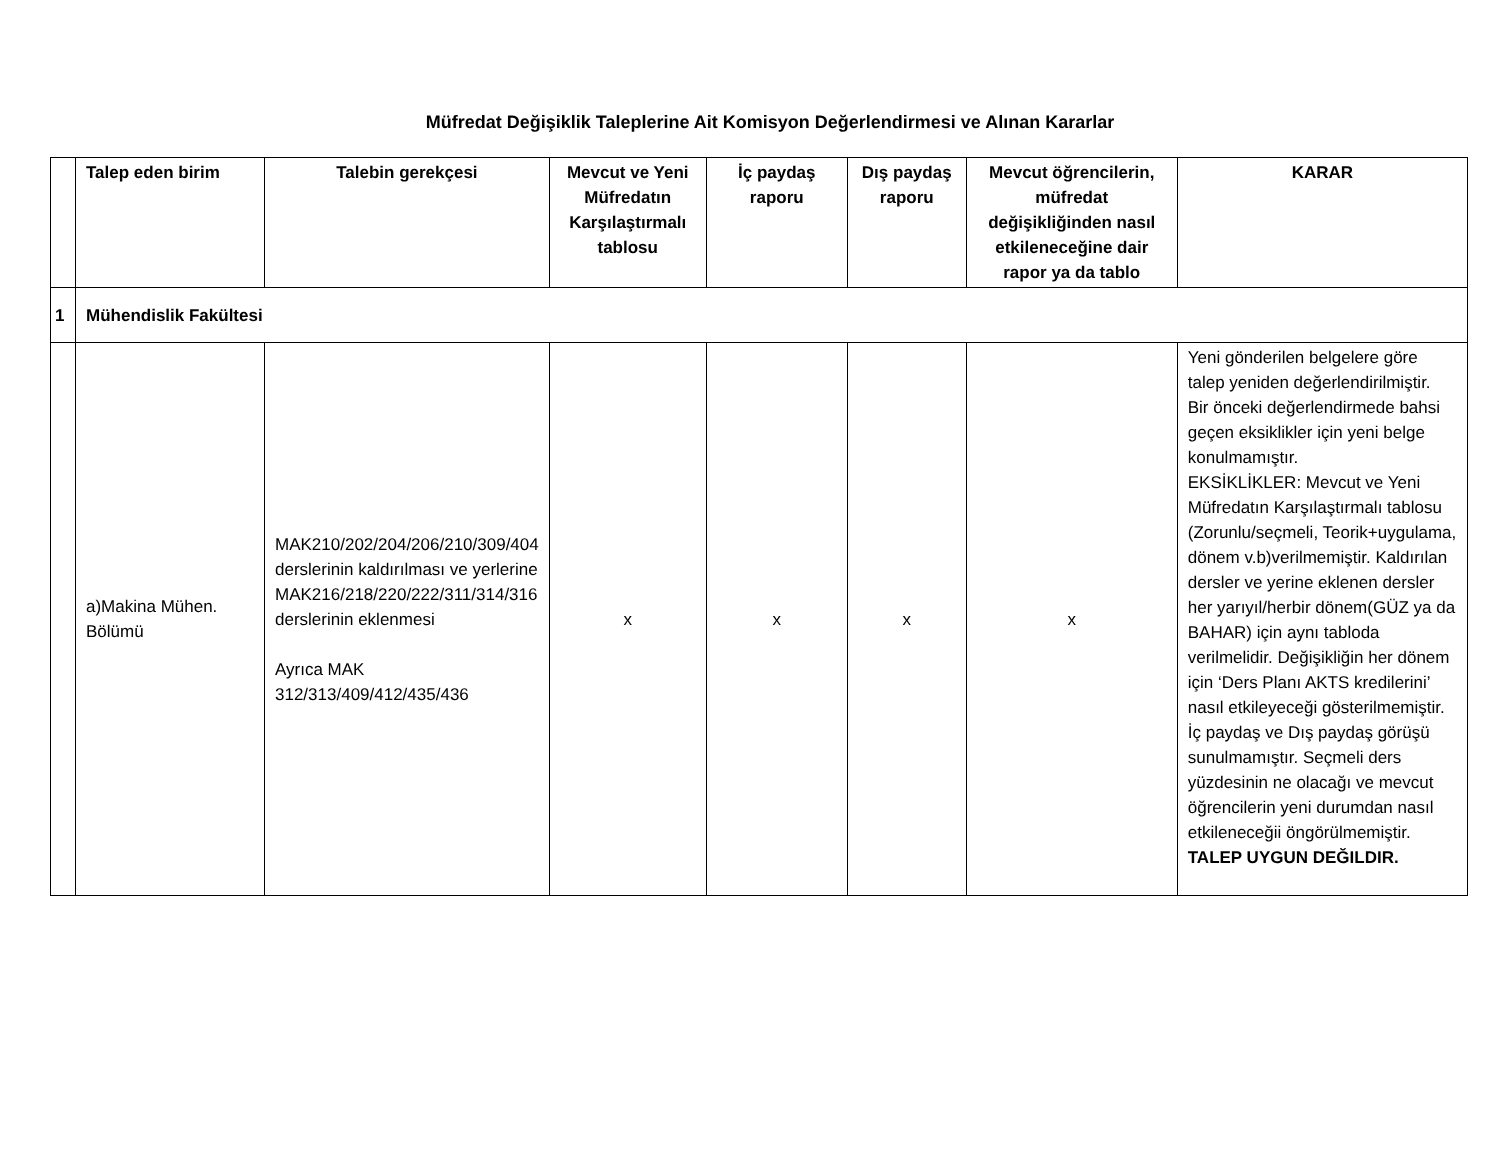Müfredat Değişiklik Taleplerine Ait Komisyon Değerlendirmesi ve Alınan Kararlar
| | Talep eden birim | Talebin gerekçesi | Mevcut ve Yeni Müfredatın Karşılaştırmalı tablosu | İç paydaş raporu | Dış paydaş raporu | Mevcut öğrencilerin, müfredat değişikliğinden nasıl etkileneceğine dair rapor ya da tablo | KARAR |
| --- | --- | --- | --- | --- | --- | --- | --- |
| 1 | Mühendislik Fakültesi | | | | | | |
| | a)Makina Mühen. Bölümü | MAK210/202/204/206/210/309/404 derslerinin kaldırılması ve yerlerine MAK216/218/220/222/311/314/316 derslerinin eklenmesi Ayrıca MAK 312/313/409/412/435/436 | x | x | x | x | Yeni gönderilen belgelere göre talep yeniden değerlendirilmiştir. Bir önceki değerlendirmede bahsi geçen eksiklikler için yeni belge konulmamıştır. EKSİKLİKLER: Mevcut ve Yeni Müfredatın Karşılaştırmalı tablosu (Zorunlu/seçmeli, Teorik+uygulama, dönem v.b)verilmemiştir. Kaldırılan dersler ve yerine eklenen dersler her yarıyıl/herbir dönem(GÜZ ya da BAHAR) için aynı tabloda verilmelidir. Değişikliğin her dönem için ‘Ders Planı AKTS kredilerini’ nasıl etkileyeceği gösterilmemiştir. İç paydaş ve Dış paydaş görüşü sunulmamıştır. Seçmeli ders yüzdesinin ne olacağı ve mevcut öğrencilerin yeni durumdan nasıl etkileneceğii öngörülmemiştir. TALEP UYGUN DEĞILDIR. |